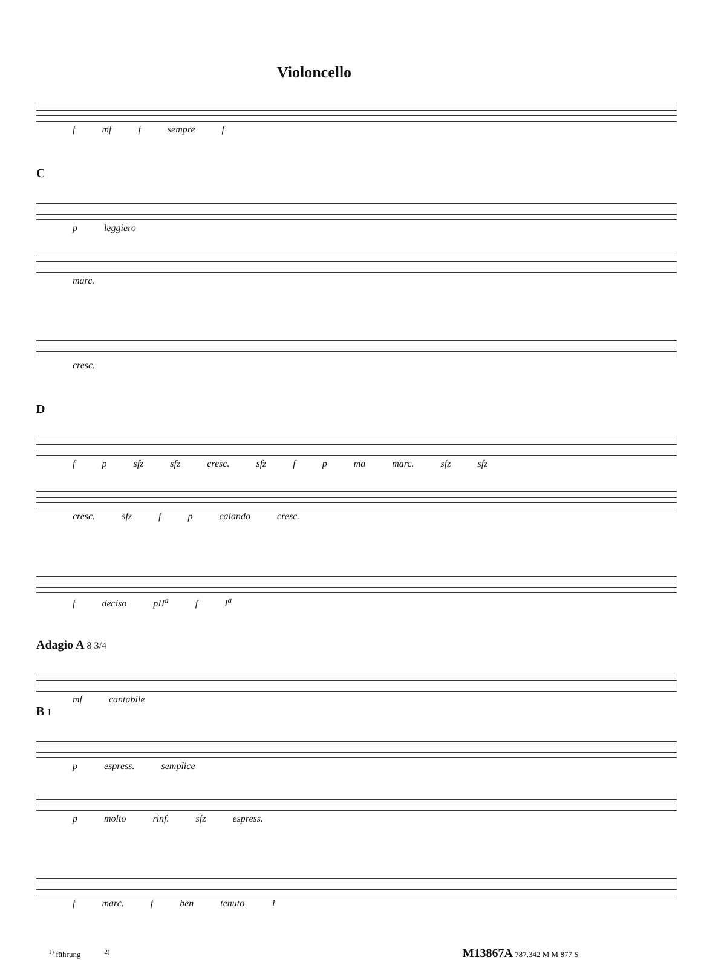Violoncello
f mf f sempre f
C
p leggiero
marc.
cresc.
D
f p sfz sfz cresc. sfz f p ma marc. sfz sfz
cresc. sfz f p calando cresc.
f deciso pII<sup>a</sup> f I<sup>a</sup>
Adagio A 8 3/4
mf cantabile
B 1
p espress. semplice
p molto rinf. sfz espress.
f marc. f ben tenuto 1
<sup>1)</sup> führung <sup>2)</sup> M13867A 787.342 M M 877 S